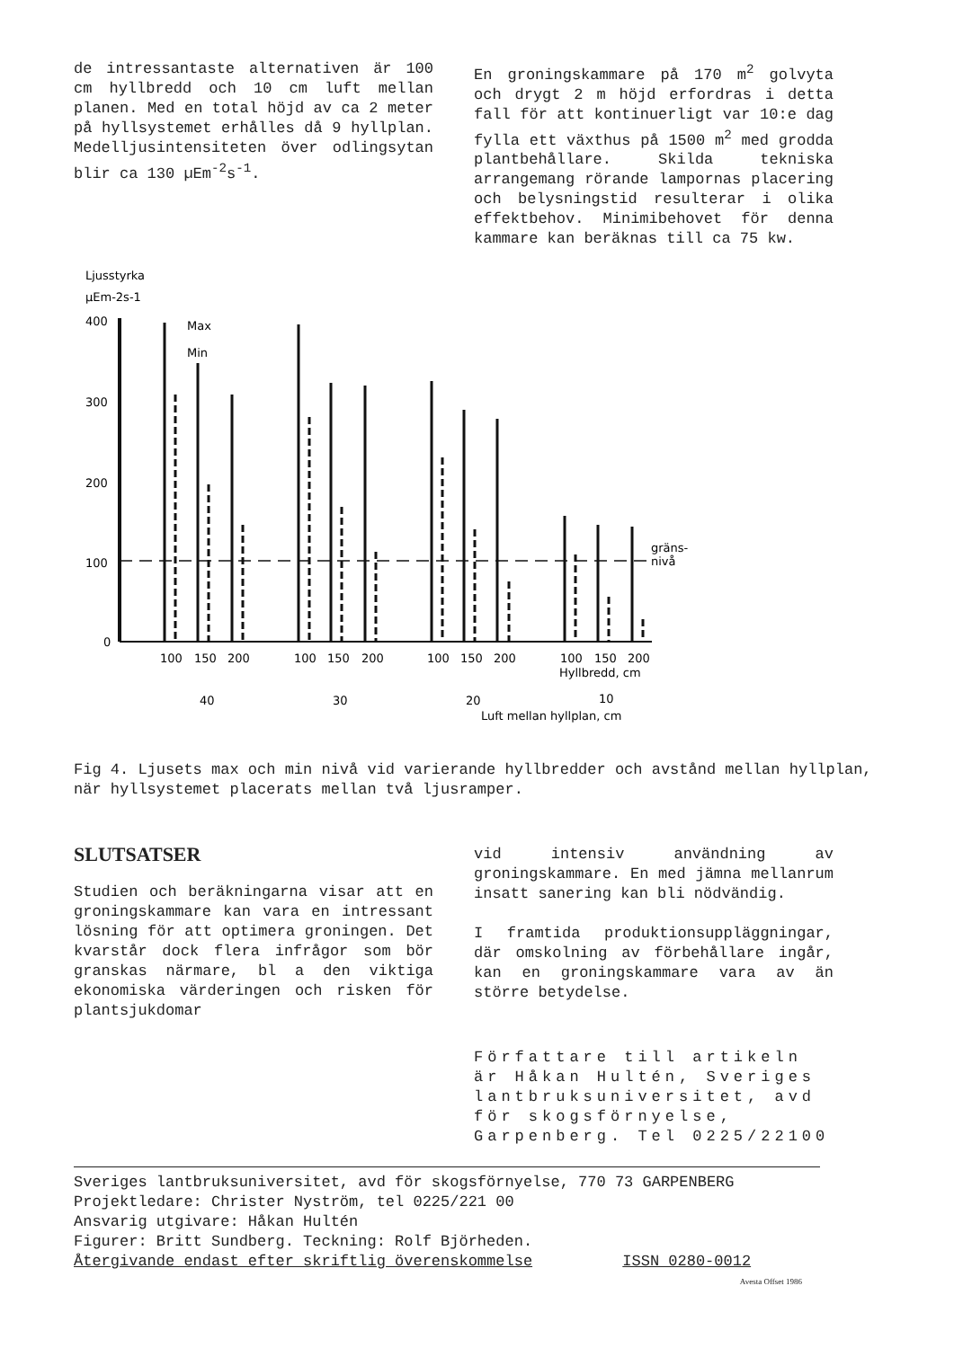de intressantaste alternativen är 100 cm hyllbredd och 10 cm luft mellan planen. Med en total höjd av ca 2 meter på hyllsystemet erhålles då 9 hyllplan. Medelljusintensiteten över odlingsytan blir ca 130 µEm<sup>-2</sup>s<sup>-1</sup>.
En groningskammare på 170 m<sup>2</sup> golvyta och drygt 2 m höjd erfordras i detta fall för att kontinuerligt var 10:e dag fylla ett växthus på 1500 m<sup>2</sup> med grodda plantbehållare. Skilda tekniska arrangemang rörande lampornas placering och belysningstid resulterar i olika effektbehov. Minimibehovet för denna kammare kan beräknas till ca 75 kw.
Ljusstyrka
µEm-2s-1
400
300
200
100
0
Max
Min
gräns-
nivå
100
150
200
100
150
200
100
150
200
100
150
200
Hyllbredd, cm
40
30
20
10
Luft mellan hyllplan, cm
Fig 4. Ljusets max och min nivå vid varierande hyllbredder och avstånd mellan hyllplan, när hyllsystemet placerats mellan två ljusramper.
SLUTSATSER
Studien och beräkningarna visar att en groningskammare kan vara en intressant lösning för att optimera groningen. Det kvarstår dock flera infrågor som bör granskas närmare, bl a den viktiga ekonomiska värderingen och risken för plantsjukdomar
vid intensiv användning av groningskammare. En med jämna mellanrum insatt sanering kan bli nödvändig.
I framtida produktionsuppläggningar, där omskolning av förbehållare ingår, kan en groningskammare vara av än större betydelse.
Författare till artikeln är Håkan Hultén, Sveriges lantbruksuniversitet, avd för skogsförnyelse, Garpenberg. Tel 0225/22100
Sveriges lantbruksuniversitet, avd för skogsförnyelse, 770 73 GARPENBERG
Projektledare: Christer Nyström, tel 0225/221 00
Ansvarig utgivare: Håkan Hultén
Figurer: Britt Sundberg. Teckning: Rolf Björheden.
Återgivande endast efter skriftlig överenskommelse ISSN 0280-0012
Avesta Offset 1986